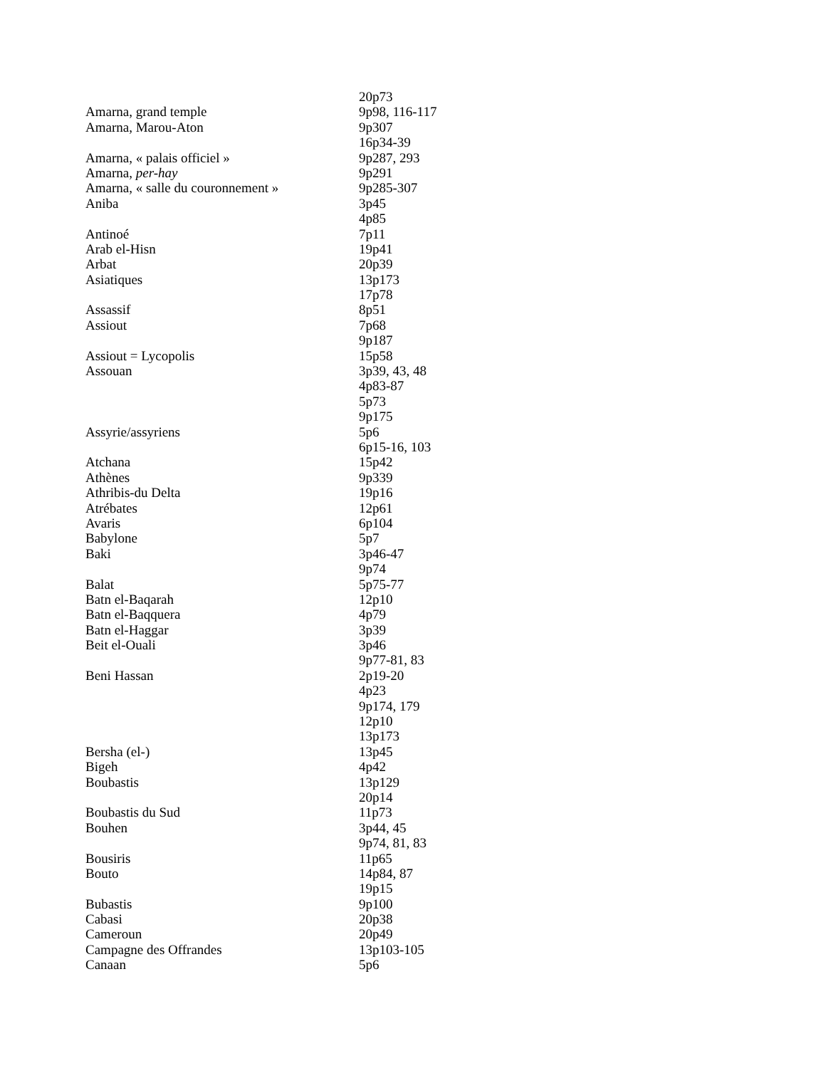| | 20p73 |
| Amarna, grand temple | 9p98, 116-117 |
| Amarna, Marou-Aton | 9p307 |
| | 16p34-39 |
| Amarna, « palais officiel » | 9p287, 293 |
| Amarna, per-hay | 9p291 |
| Amarna, « salle du couronnement » | 9p285-307 |
| Aniba | 3p45 |
| | 4p85 |
| Antinoé | 7p11 |
| Arab el-Hisn | 19p41 |
| Arbat | 20p39 |
| Asiatiques | 13p173 |
| | 17p78 |
| Assassif | 8p51 |
| Assiout | 7p68 |
| | 9p187 |
| Assiout = Lycopolis | 15p58 |
| Assouan | 3p39, 43, 48 |
| | 4p83-87 |
| | 5p73 |
| | 9p175 |
| Assyrie/assyriens | 5p6 |
| | 6p15-16, 103 |
| Atchana | 15p42 |
| Athènes | 9p339 |
| Athribis-du Delta | 19p16 |
| Atrébates | 12p61 |
| Avaris | 6p104 |
| Babylone | 5p7 |
| Baki | 3p46-47 |
| | 9p74 |
| Balat | 5p75-77 |
| Batn el-Baqarah | 12p10 |
| Batn el-Baqquera | 4p79 |
| Batn el-Haggar | 3p39 |
| Beit el-Ouali | 3p46 |
| | 9p77-81, 83 |
| Beni Hassan | 2p19-20 |
| | 4p23 |
| | 9p174, 179 |
| | 12p10 |
| | 13p173 |
| Bersha (el-) | 13p45 |
| Bigeh | 4p42 |
| Boubastis | 13p129 |
| | 20p14 |
| Boubastis du Sud | 11p73 |
| Bouhen | 3p44, 45 |
| | 9p74, 81, 83 |
| Bousiris | 11p65 |
| Bouto | 14p84, 87 |
| | 19p15 |
| Bubastis | 9p100 |
| Cabasi | 20p38 |
| Cameroun | 20p49 |
| Campagne des Offrandes | 13p103-105 |
| Canaan | 5p6 |